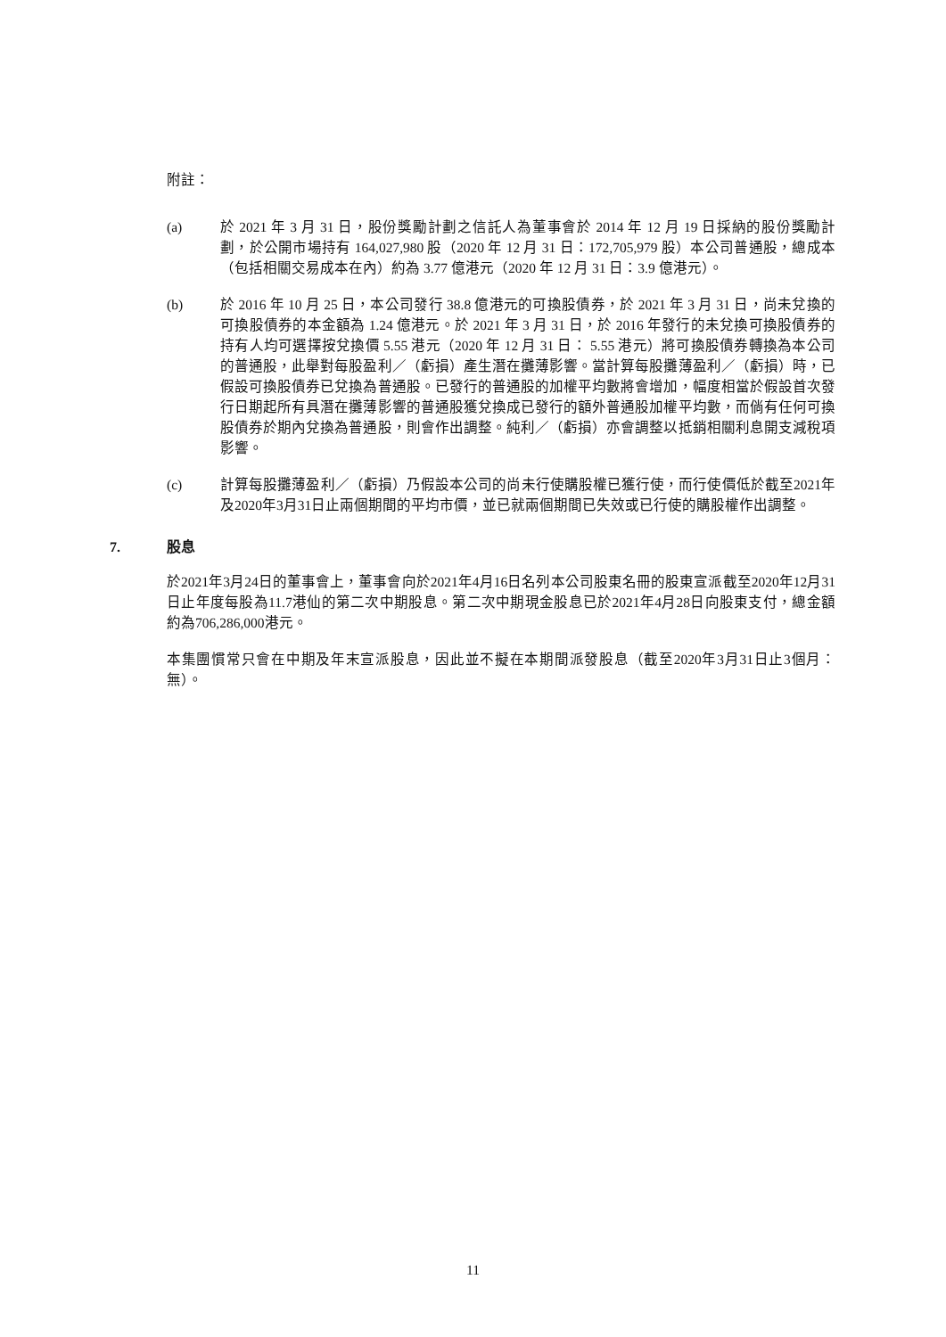附註：
(a) 於 2021 年 3 月 31 日，股份獎勵計劃之信託人為董事會於 2014 年 12 月 19 日採納的股份獎勵計劃，於公開市場持有 164,027,980 股（2020 年 12 月 31 日：172,705,979 股）本公司普通股，總成本（包括相關交易成本在內）約為 3.77 億港元（2020 年 12 月 31 日：3.9 億港元）。
(b) 於 2016 年 10 月 25 日，本公司發行 38.8 億港元的可換股債券，於 2021 年 3 月 31 日，尚未兌換的可換股債券的本金額為 1.24 億港元。於 2021 年 3 月 31 日，於 2016 年發行的未兌換可換股債券的持有人均可選擇按兌換價 5.55 港元（2020 年 12 月 31 日： 5.55 港元）將可換股債券轉換為本公司的普通股，此舉對每股盈利／（虧損）產生潛在攤薄影響。當計算每股攤薄盈利／（虧損）時，已假設可換股債券已兌換為普通股。已發行的普通股的加權平均數將會增加，幅度相當於假設首次發行日期起所有具潛在攤薄影響的普通股獲兌換成已發行的額外普通股加權平均數，而倘有任何可換股債券於期內兌換為普通股，則會作出調整。純利／（虧損）亦會調整以抵銷相關利息開支減稅項影響。
(c) 計算每股攤薄盈利／（虧損）乃假設本公司的尚未行使購股權已獲行使，而行使價低於截至2021年及2020年3月31日止兩個期間的平均市價，並已就兩個期間已失效或已行使的購股權作出調整。
7. 股息
於2021年3月24日的董事會上，董事會向於2021年4月16日名列本公司股東名冊的股東宣派截至2020年12月31日止年度每股為11.7港仙的第二次中期股息。第二次中期現金股息已於2021年4月28日向股東支付，總金額約為706,286,000港元。
本集團慣常只會在中期及年末宣派股息，因此並不擬在本期間派發股息（截至2020年3月31日止3個月： 無）。
11